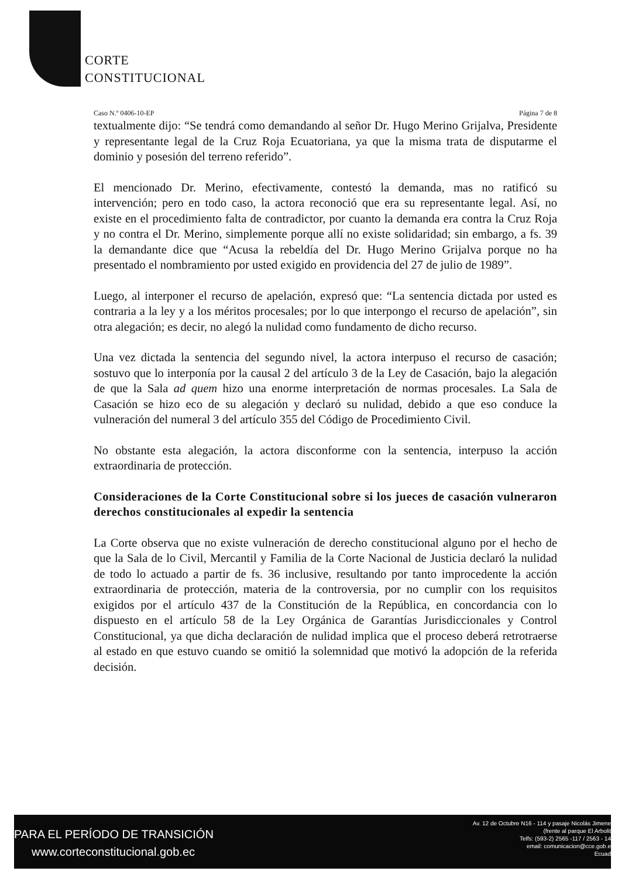CORTE
CONSTITUCIONAL
Caso N.º 0406-10-EP Página 7 de 8
textualmente dijo: “Se tendrá como demandando al señor Dr. Hugo Merino Grijalva, Presidente y representante legal de la Cruz Roja Ecuatoriana, ya que la misma trata de disputarme el dominio y posesión del terreno referido”.
El mencionado Dr. Merino, efectivamente, contestó la demanda, mas no ratificó su intervención; pero en todo caso, la actora reconoció que era su representante legal. Así, no existe en el procedimiento falta de contradictor, por cuanto la demanda era contra la Cruz Roja y no contra el Dr. Merino, simplemente porque allí no existe solidaridad; sin embargo, a fs. 39 la demandante dice que “Acusa la rebeldía del Dr. Hugo Merino Grijalva porque no ha presentado el nombramiento por usted exigido en providencia del 27 de julio de 1989”.
Luego, al interponer el recurso de apelación, expresó que: “La sentencia dictada por usted es contraria a la ley y a los méritos procesales; por lo que interpongo el recurso de apelación”, sin otra alegación; es decir, no alegó la nulidad como fundamento de dicho recurso.
Una vez dictada la sentencia del segundo nivel, la actora interpuso el recurso de casación; sostuvo que lo interponía por la causal 2 del artículo 3 de la Ley de Casación, bajo la alegación de que la Sala ad quem hizo una enorme interpretación de normas procesales. La Sala de Casación se hizo eco de su alegación y declaró su nulidad, debido a que eso conduce la vulneración del numeral 3 del artículo 355 del Código de Procedimiento Civil.
No obstante esta alegación, la actora disconforme con la sentencia, interpuso la acción extraordinaria de protección.
Consideraciones de la Corte Constitucional sobre si los jueces de casación vulneraron derechos constitucionales al expedir la sentencia
La Corte observa que no existe vulneración de derecho constitucional alguno por el hecho de que la Sala de lo Civil, Mercantil y Familia de la Corte Nacional de Justicia declaró la nulidad de todo lo actuado a partir de fs. 36 inclusive, resultando por tanto improcedente la acción extraordinaria de protección, materia de la controversia, por no cumplir con los requisitos exigidos por el artículo 437 de la Constitución de la República, en concordancia con lo dispuesto en el artículo 58 de la Ley Orgánica de Garantías Jurisdiccionales y Control Constitucional, ya que dicha declaración de nulidad implica que el proceso deberá retrotraerse al estado en que estuvo cuando se omitió la solemnidad que motivó la adopción de la referida decisión.
PARA EL PERÍODO DE TRANSICIÓN
www.corteconstitucional.gob.ec
Av. 12 de Octubre N16 - 114 y pasaje Nicolás Jimene
(frente al parque El Arbolit
Telfs: (593-2) 2565 -117 / 2563 - 14
email: comunicacion@cce.gob.e
Ecuad